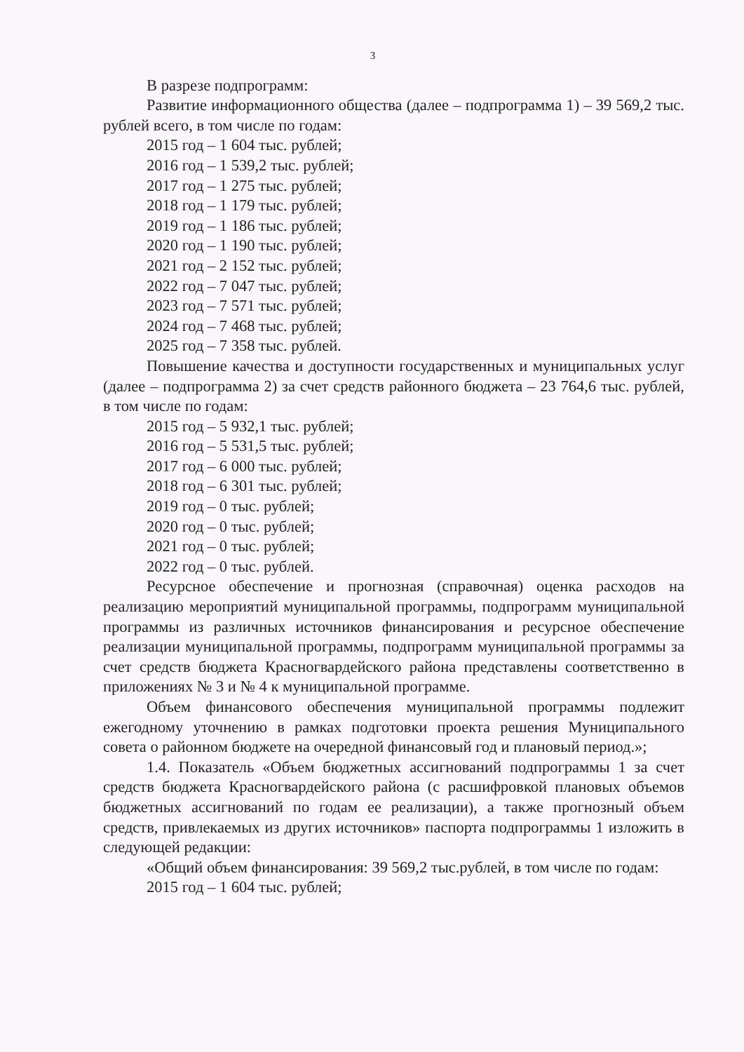3
В разрезе подпрограмм:
Развитие информационного общества (далее – подпрограмма 1) – 39 569,2 тыс. рублей всего, в том числе по годам:
2015 год – 1 604 тыс. рублей;
2016 год – 1 539,2 тыс. рублей;
2017 год – 1 275 тыс. рублей;
2018 год – 1 179 тыс. рублей;
2019 год – 1 186 тыс. рублей;
2020 год – 1 190 тыс. рублей;
2021 год – 2 152 тыс. рублей;
2022 год – 7 047 тыс. рублей;
2023 год – 7 571 тыс. рублей;
2024 год – 7 468 тыс. рублей;
2025 год – 7 358 тыс. рублей.
Повышение качества и доступности государственных и муниципальных услуг (далее – подпрограмма 2) за счет средств районного бюджета – 23 764,6 тыс. рублей, в том числе по годам:
2015 год – 5 932,1 тыс. рублей;
2016 год – 5 531,5 тыс. рублей;
2017 год – 6 000 тыс. рублей;
2018 год – 6 301 тыс. рублей;
2019 год – 0 тыс. рублей;
2020 год – 0 тыс. рублей;
2021 год – 0 тыс. рублей;
2022 год – 0 тыс. рублей.
Ресурсное обеспечение и прогнозная (справочная) оценка расходов на реализацию мероприятий муниципальной программы, подпрограмм муниципальной программы из различных источников финансирования и ресурсное обеспечение реализации муниципальной программы, подпрограмм муниципальной программы за счет средств бюджета Красногвардейского района представлены соответственно в приложениях № 3 и № 4 к муниципальной программе.
Объем финансового обеспечения муниципальной программы подлежит ежегодному уточнению в рамках подготовки проекта решения Муниципального совета о районном бюджете на очередной финансовый год и плановый период.»;
1.4. Показатель «Объем бюджетных ассигнований подпрограммы 1 за счет средств бюджета Красногвардейского района (с расшифровкой плановых объемов бюджетных ассигнований по годам ее реализации), а также прогнозный объем средств, привлекаемых из других источников» паспорта подпрограммы 1 изложить в следующей редакции:
«Общий объем финансирования: 39 569,2 тыс.рублей, в том числе по годам:
2015 год – 1 604 тыс. рублей;